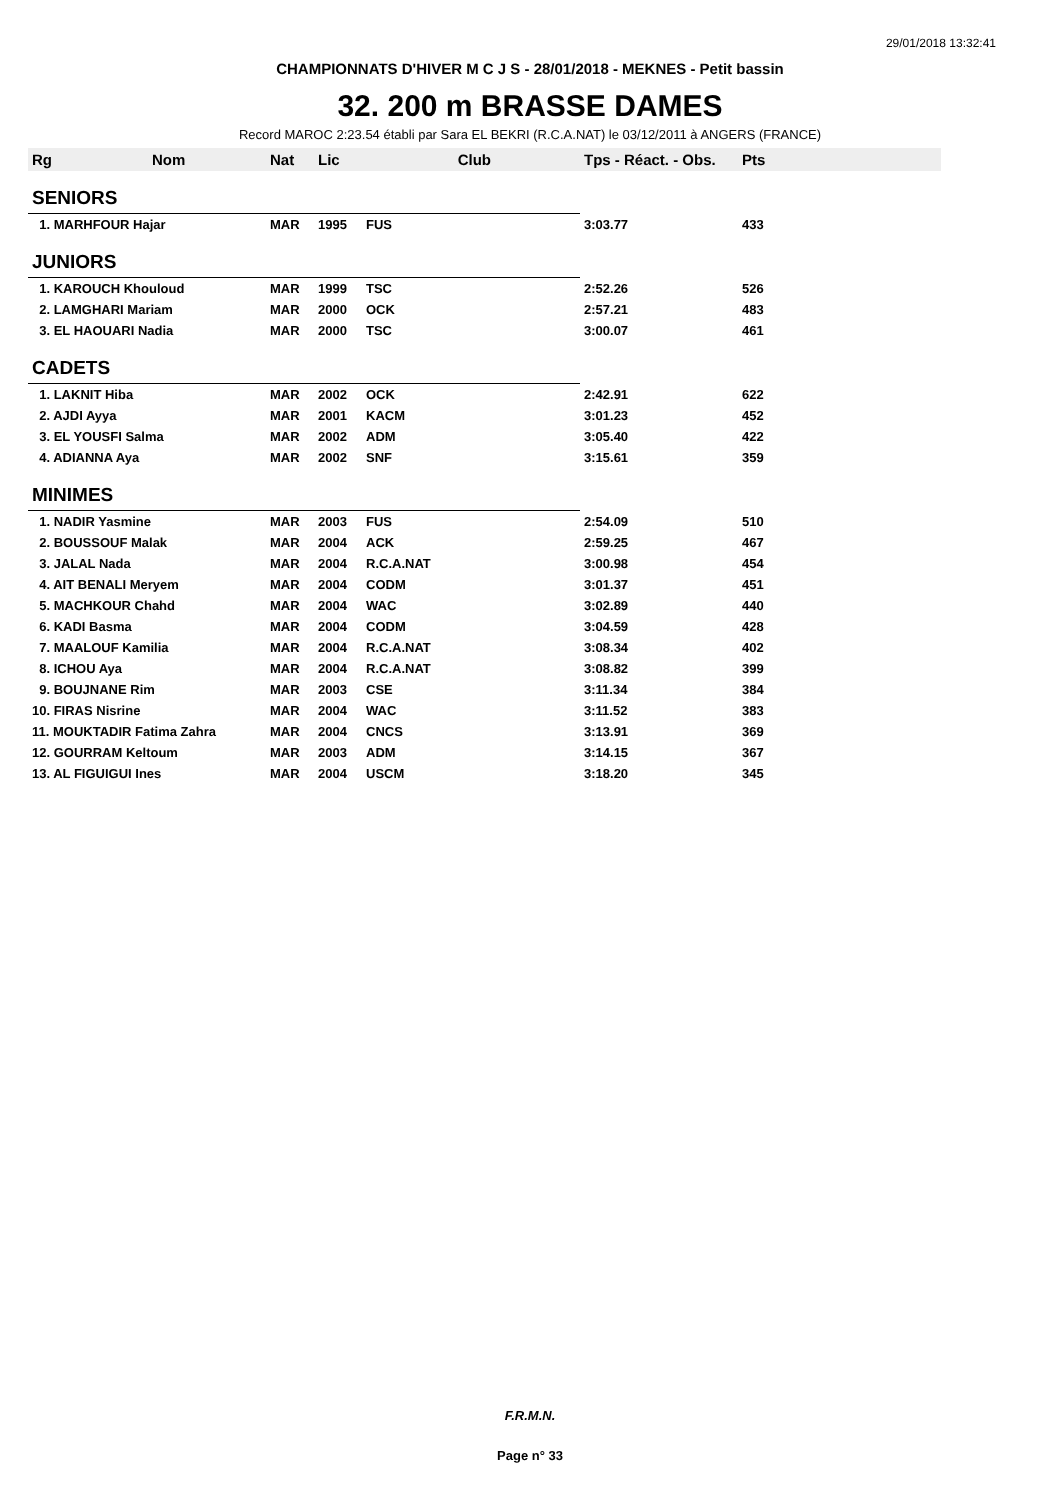29/01/2018 13:32:41
CHAMPIONNATS D'HIVER M C J S - 28/01/2018 - MEKNES - Petit bassin
32. 200 m BRASSE DAMES
Record MAROC 2:23.54 établi par Sara EL BEKRI (R.C.A.NAT) le 03/12/2011 à ANGERS (FRANCE)
| Rg Nom | Nat | Lic | Club | Tps - Réact. - Obs. | Pts |
| --- | --- | --- | --- | --- | --- |
| SENIORS | | | | | |
| 1. MARHFOUR Hajar | MAR | 1995 | FUS | 3:03.77 | 433 |
| JUNIORS | | | | | |
| 1. KAROUCH Khouloud | MAR | 1999 | TSC | 2:52.26 | 526 |
| 2. LAMGHARI Mariam | MAR | 2000 | OCK | 2:57.21 | 483 |
| 3. EL HAOUARI Nadia | MAR | 2000 | TSC | 3:00.07 | 461 |
| CADETS | | | | | |
| 1. LAKNIT Hiba | MAR | 2002 | OCK | 2:42.91 | 622 |
| 2. AJDI Ayya | MAR | 2001 | KACM | 3:01.23 | 452 |
| 3. EL YOUSFI Salma | MAR | 2002 | ADM | 3:05.40 | 422 |
| 4. ADIANNA Aya | MAR | 2002 | SNF | 3:15.61 | 359 |
| MINIMES | | | | | |
| 1. NADIR Yasmine | MAR | 2003 | FUS | 2:54.09 | 510 |
| 2. BOUSSOUF Malak | MAR | 2004 | ACK | 2:59.25 | 467 |
| 3. JALAL Nada | MAR | 2004 | R.C.A.NAT | 3:00.98 | 454 |
| 4. AIT BENALI Meryem | MAR | 2004 | CODM | 3:01.37 | 451 |
| 5. MACHKOUR Chahd | MAR | 2004 | WAC | 3:02.89 | 440 |
| 6. KADI Basma | MAR | 2004 | CODM | 3:04.59 | 428 |
| 7. MAALOUF Kamilia | MAR | 2004 | R.C.A.NAT | 3:08.34 | 402 |
| 8. ICHOU Aya | MAR | 2004 | R.C.A.NAT | 3:08.82 | 399 |
| 9. BOUJNANE Rim | MAR | 2003 | CSE | 3:11.34 | 384 |
| 10. FIRAS Nisrine | MAR | 2004 | WAC | 3:11.52 | 383 |
| 11. MOUKTADIR Fatima Zahra | MAR | 2004 | CNCS | 3:13.91 | 369 |
| 12. GOURRAM Keltoum | MAR | 2003 | ADM | 3:14.15 | 367 |
| 13. AL FIGUIGUI Ines | MAR | 2004 | USCM | 3:18.20 | 345 |
F.R.M.N.
Page n° 33